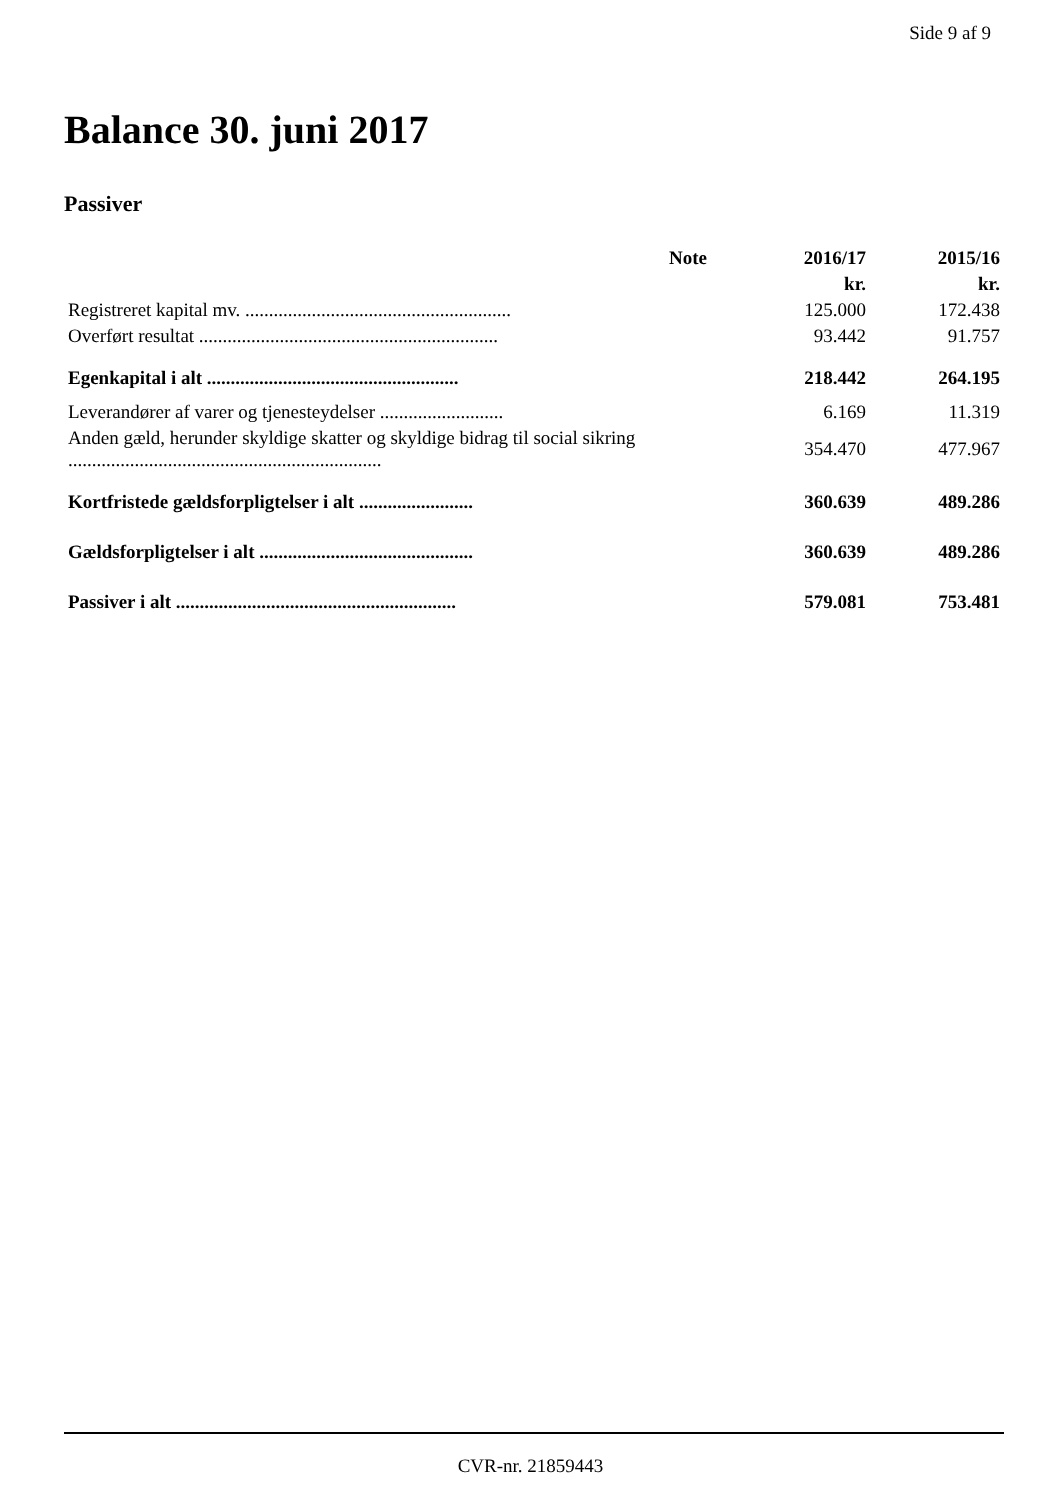Side 9 af 9
Balance 30. juni 2017
Passiver
| | Note | 2016/17 | 2015/16 |
| --- | --- | --- | --- |
| | | kr. | kr. |
| Registreret kapital mv. ........................................................ | | 125.000 | 172.438 |
| Overført resultat ............................................................... | | 93.442 | 91.757 |
| Egenkapital i alt ..................................................... | | 218.442 | 264.195 |
| Leverandører af varer og tjenesteydelser .......................... | | 6.169 | 11.319 |
| Anden gæld, herunder skyldige skatter og skyldige bidrag til social sikring .................................................................. | | 354.470 | 477.967 |
| Kortfristede gældsforpligtelser i alt ........................ | | 360.639 | 489.286 |
| Gældsforpligtelser i alt ............................................. | | 360.639 | 489.286 |
| Passiver i alt ........................................................... | | 579.081 | 753.481 |
CVR-nr. 21859443